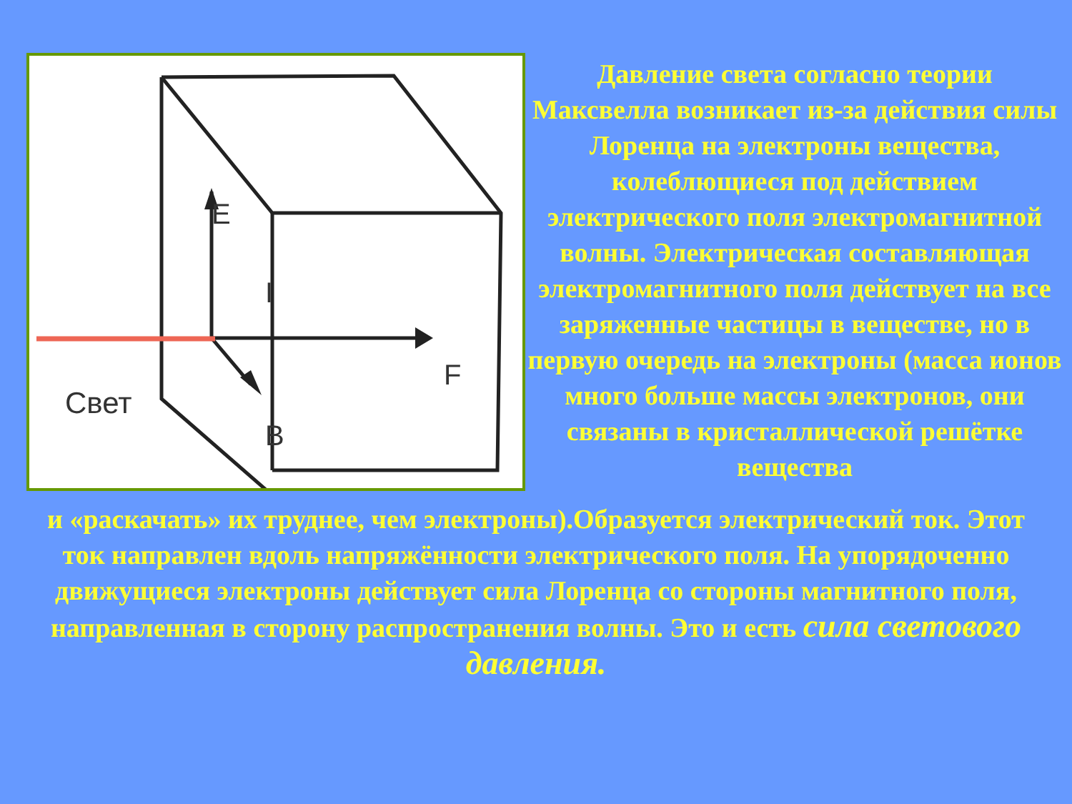Свет
E
B
F
I
Давление света согласно теории Максвелла возникает из-за действия силы Лоренца на электроны вещества, колеблющиеся под действием электрического поля электромагнитной волны. Электрическая составляющая электромагнитного поля действует на все заряженные частицы в веществе, но в первую очередь на электроны (масса ионов много больше массы электронов, они связаны в кристаллической решётке вещества
и «раскачать» их труднее, чем электроны).Образуется электрический ток. Этот ток направлен вдоль напряжённости электрического поля. На упорядоченно движущиеся электроны действует сила Лоренца со стороны магнитного поля, направленная в сторону распространения волны. Это и есть сила светового давления.